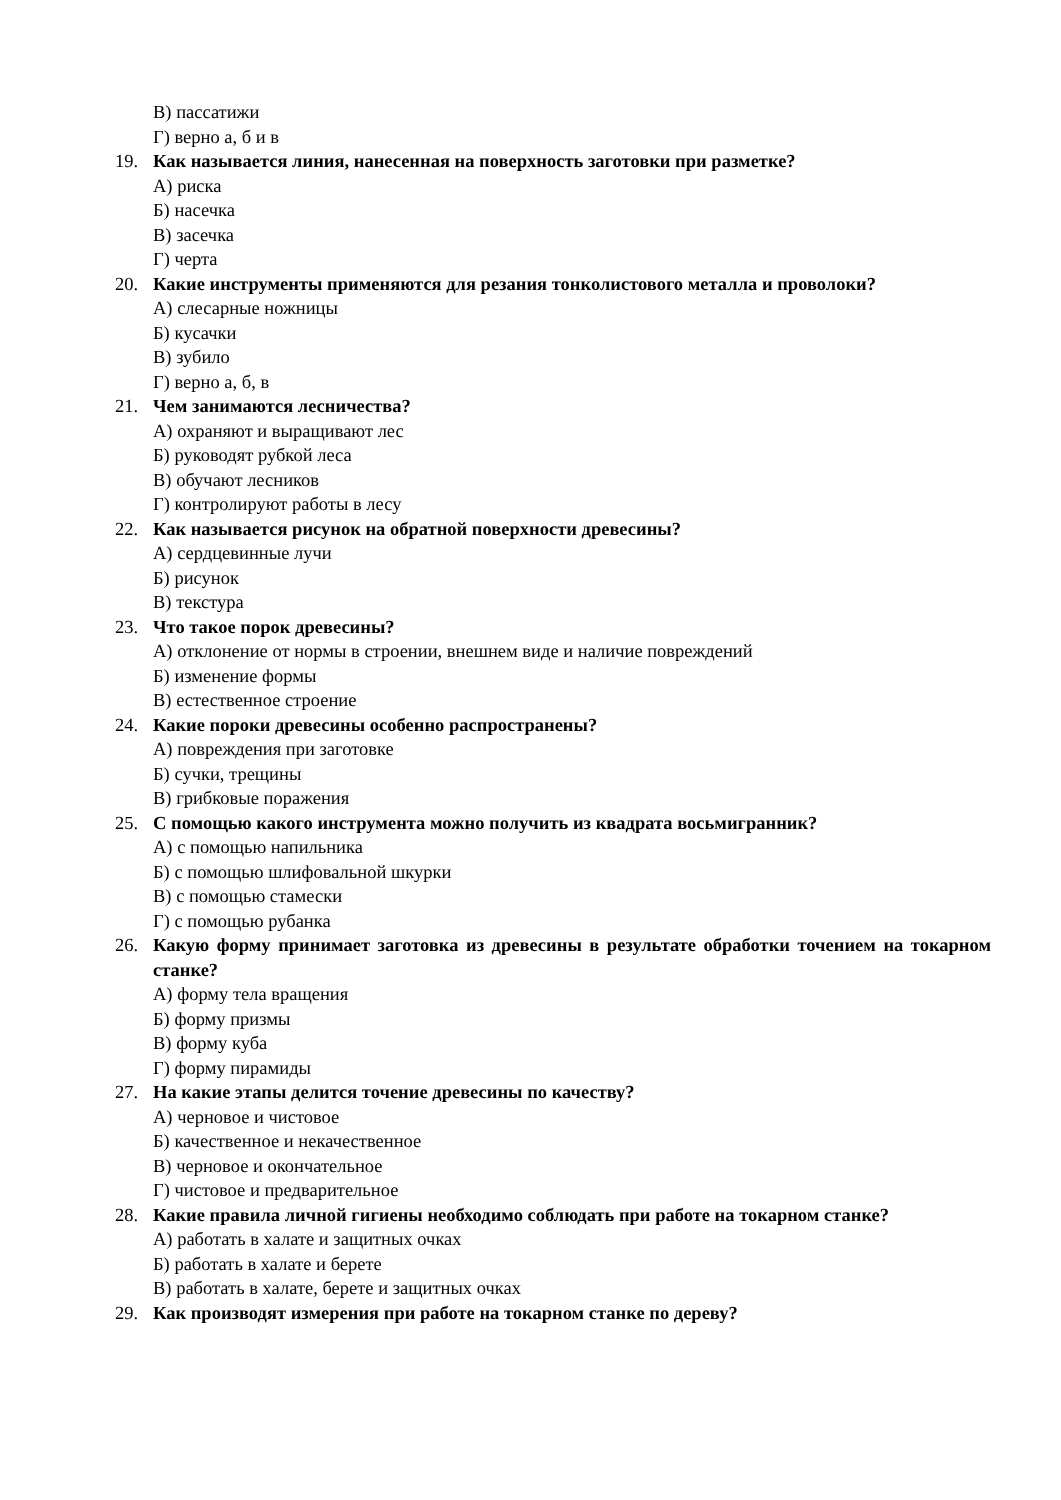В) пассатижи
Г) верно а, б и в
19. Как называется линия, нанесенная на поверхность заготовки при разметке?
А) риска
Б) насечка
В) засечка
Г) черта
20. Какие инструменты применяются для резания тонколистового металла и проволоки?
А) слесарные ножницы
Б) кусачки
В) зубило
Г) верно а, б, в
21. Чем занимаются лесничества?
А) охраняют и выращивают лес
Б) руководят рубкой леса
В) обучают лесников
Г) контролируют работы в лесу
22. Как называется рисунок на обратной поверхности древесины?
А) сердцевинные лучи
Б) рисунок
В) текстура
23. Что такое порок древесины?
А) отклонение от нормы в строении, внешнем виде и наличие повреждений
Б) изменение формы
В) естественное строение
24. Какие пороки древесины особенно распространены?
А) повреждения при заготовке
Б) сучки, трещины
В) грибковые поражения
25. С помощью какого инструмента можно получить из квадрата восьмигранник?
А) с помощью напильника
Б) с помощью шлифовальной шкурки
В) с помощью стамески
Г) с помощью рубанка
26. Какую форму принимает заготовка из древесины в результате обработки точением на токарном станке?
А) форму тела вращения
Б) форму призмы
В) форму куба
Г) форму пирамиды
27. На какие этапы делится точение древесины по качеству?
А) черновое и чистовое
Б) качественное и некачественное
В) черновое и окончательное
Г) чистовое и предварительное
28. Какие правила личной гигиены необходимо соблюдать при работе на токарном станке?
А) работать в халате и защитных очках
Б) работать в халате и берете
В) работать в халате, берете и защитных очках
29. Как производят измерения при работе на токарном станке по дереву?